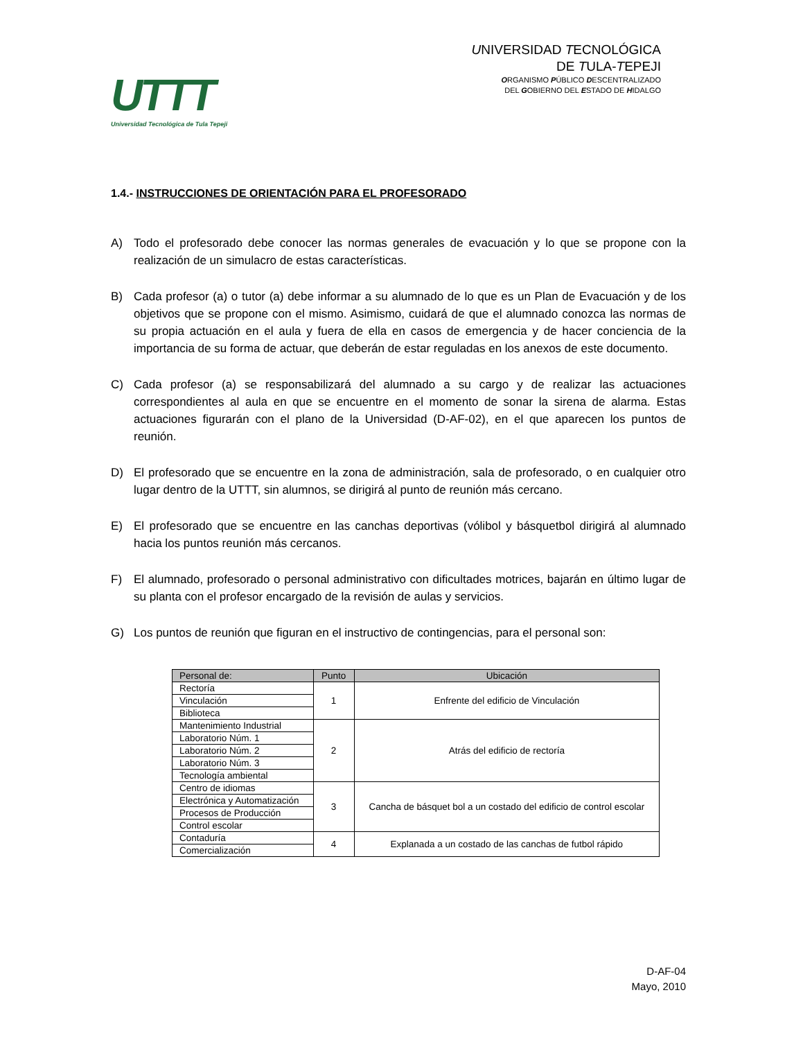UTTT
Universidad Tecnológica de Tula Tepeji
UNIVERSIDAD TECNOLÓGICA
DE TULA-TEPEJI
ORGANISMO PÚBLICO DESCENTRALIZADO
DEL GOBIERNO DEL ESTADO DE HIDALGO
1.4.- INSTRUCCIONES DE ORIENTACIÓN PARA EL PROFESORADO
A) Todo el profesorado debe conocer las normas generales de evacuación y lo que se propone con la realización de un simulacro de estas características.
B) Cada profesor (a) o tutor (a) debe informar a su alumnado de lo que es un Plan de Evacuación y de los objetivos que se propone con el mismo. Asimismo, cuidará de que el alumnado conozca las normas de su propia actuación en el aula y fuera de ella en casos de emergencia y de hacer conciencia de la importancia de su forma de actuar, que deberán de estar reguladas en los anexos de este documento.
C) Cada profesor (a) se responsabilizará del alumnado a su cargo y de realizar las actuaciones correspondientes al aula en que se encuentre en el momento de sonar la sirena de alarma. Estas actuaciones figurarán con el plano de la Universidad (D-AF-02), en el que aparecen los puntos de reunión.
D) El profesorado que se encuentre en la zona de administración, sala de profesorado, o en cualquier otro lugar dentro de la UTTT, sin alumnos, se dirigirá al punto de reunión más cercano.
E) El profesorado que se encuentre en las canchas deportivas (vólibol y básquetbol dirigirá al alumnado hacia los puntos reunión más cercanos.
F) El alumnado, profesorado o personal administrativo con dificultades motrices, bajarán en último lugar de su planta con el profesor encargado de la revisión de aulas y servicios.
G) Los puntos de reunión que figuran en el instructivo de contingencias, para el personal son:
| Personal de: | Punto | Ubicación |
| --- | --- | --- |
| Rectoría | 1 | Enfrente del edificio de Vinculación |
| Vinculación | | |
| Biblioteca | | |
| Mantenimiento Industrial | 2 | Atrás del edificio de rectoría |
| Laboratorio Núm. 1 | | |
| Laboratorio Núm. 2 | | |
| Laboratorio Núm. 3 | | |
| Tecnología ambiental | | |
| Centro de idiomas | 3 | Cancha de básquet bol a un costado del edificio de control escolar |
| Electrónica y Automatización | | |
| Procesos de Producción | | |
| Control escolar | | |
| Contaduría | 4 | Explanada a un costado de las canchas de futbol rápido |
| Comercialización | | |
D-AF-04
Mayo, 2010